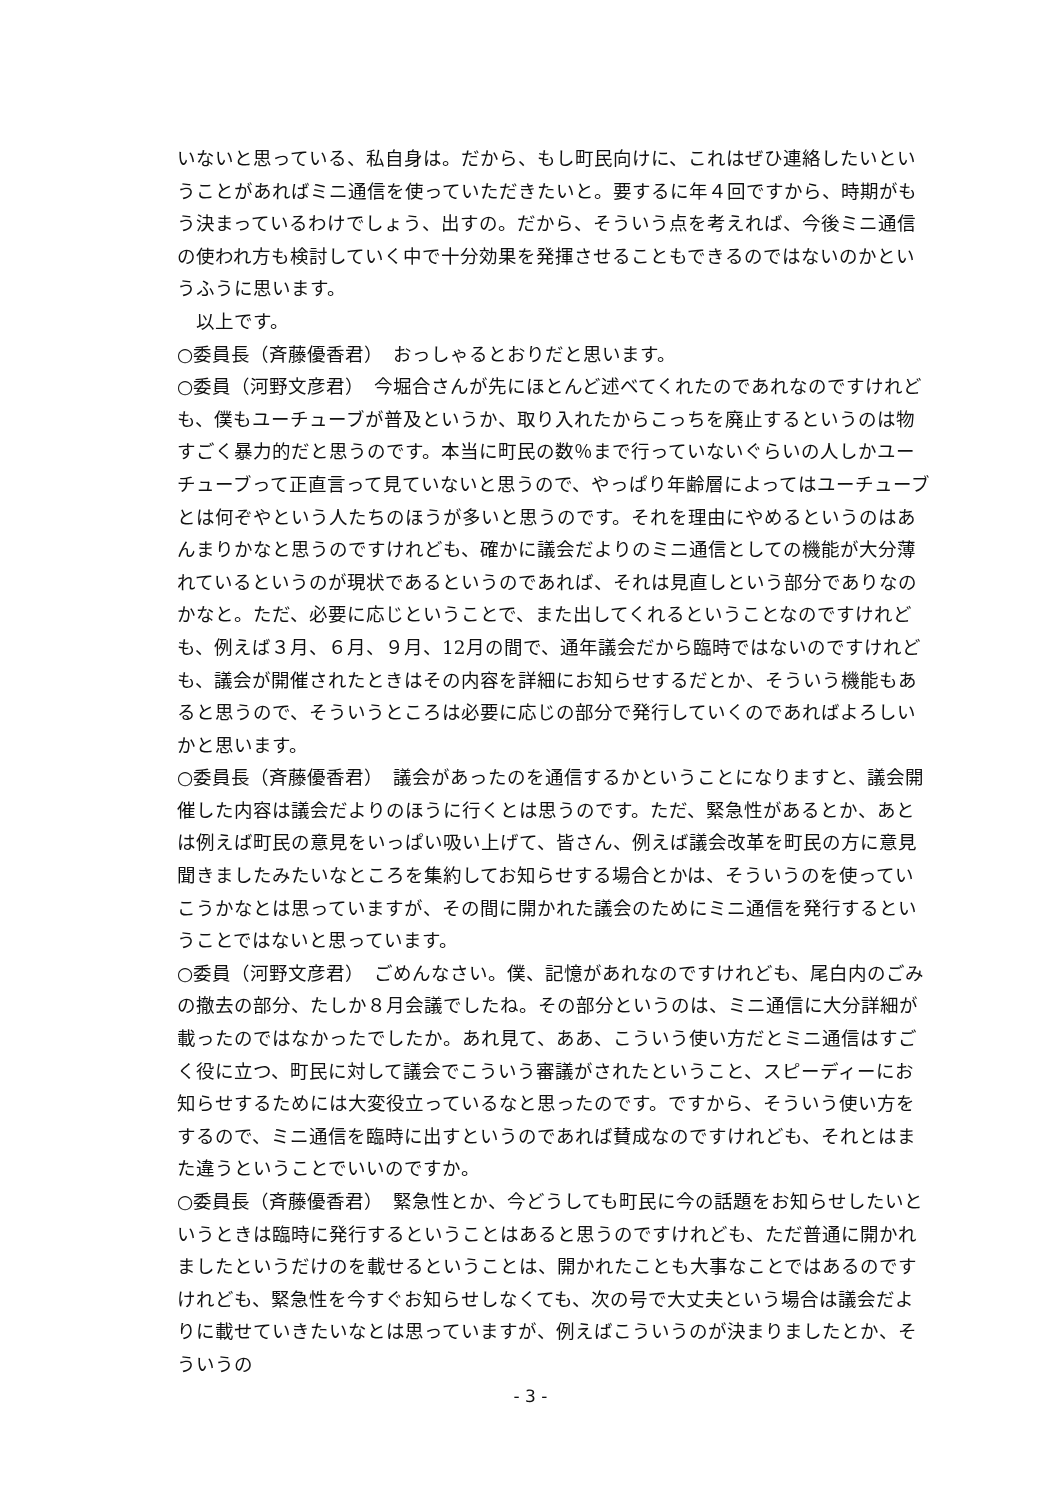いないと思っている、私自身は。だから、もし町民向けに、これはぜひ連絡したいということがあればミニ通信を使っていただきたいと。要するに年４回ですから、時期がもう決まっているわけでしょう、出すの。だから、そういう点を考えれば、今後ミニ通信の使われ方も検討していく中で十分効果を発揮させることもできるのではないのかというふうに思います。
　以上です。
○委員長（斉藤優香君）　おっしゃるとおりだと思います。
○委員（河野文彦君）　今堀合さんが先にほとんど述べてくれたのであれなのですけれども、僕もユーチューブが普及というか、取り入れたからこっちを廃止するというのは物すごく暴力的だと思うのです。本当に町民の数％まで行っていないぐらいの人しかユーチューブって正直言って見ていないと思うので、やっぱり年齢層によってはユーチューブとは何ぞやという人たちのほうが多いと思うのです。それを理由にやめるというのはあんまりかなと思うのですけれども、確かに議会だよりのミニ通信としての機能が大分薄れているというのが現状であるというのであれば、それは見直しという部分でありなのかなと。ただ、必要に応じということで、また出してくれるということなのですけれども、例えば３月、６月、９月、12月の間で、通年議会だから臨時ではないのですけれども、議会が開催されたときはその内容を詳細にお知らせするだとか、そういう機能もあると思うので、そういうところは必要に応じの部分で発行していくのであればよろしいかと思います。
○委員長（斉藤優香君）　議会があったのを通信するかということになりますと、議会開催した内容は議会だよりのほうに行くとは思うのです。ただ、緊急性があるとか、あとは例えば町民の意見をいっぱい吸い上げて、皆さん、例えば議会改革を町民の方に意見聞きましたみたいなところを集約してお知らせする場合とかは、そういうのを使っていこうかなとは思っていますが、その間に開かれた議会のためにミニ通信を発行するということではないと思っています。
○委員（河野文彦君）　ごめんなさい。僕、記憶があれなのですけれども、尾白内のごみの撤去の部分、たしか８月会議でしたね。その部分というのは、ミニ通信に大分詳細が載ったのではなかったでしたか。あれ見て、ああ、こういう使い方だとミニ通信はすごく役に立つ、町民に対して議会でこういう審議がされたということ、スピーディーにお知らせするためには大変役立っているなと思ったのです。ですから、そういう使い方をするので、ミニ通信を臨時に出すというのであれば賛成なのですけれども、それとはまた違うということでいいのですか。
○委員長（斉藤優香君）　緊急性とか、今どうしても町民に今の話題をお知らせしたいというときは臨時に発行するということはあると思うのですけれども、ただ普通に開かれましたというだけのを載せるということは、開かれたことも大事なことではあるのですけれども、緊急性を今すぐお知らせしなくても、次の号で大丈夫という場合は議会だよりに載せていきたいなとは思っていますが、例えばこういうのが決まりましたとか、そういうの
- 3 -